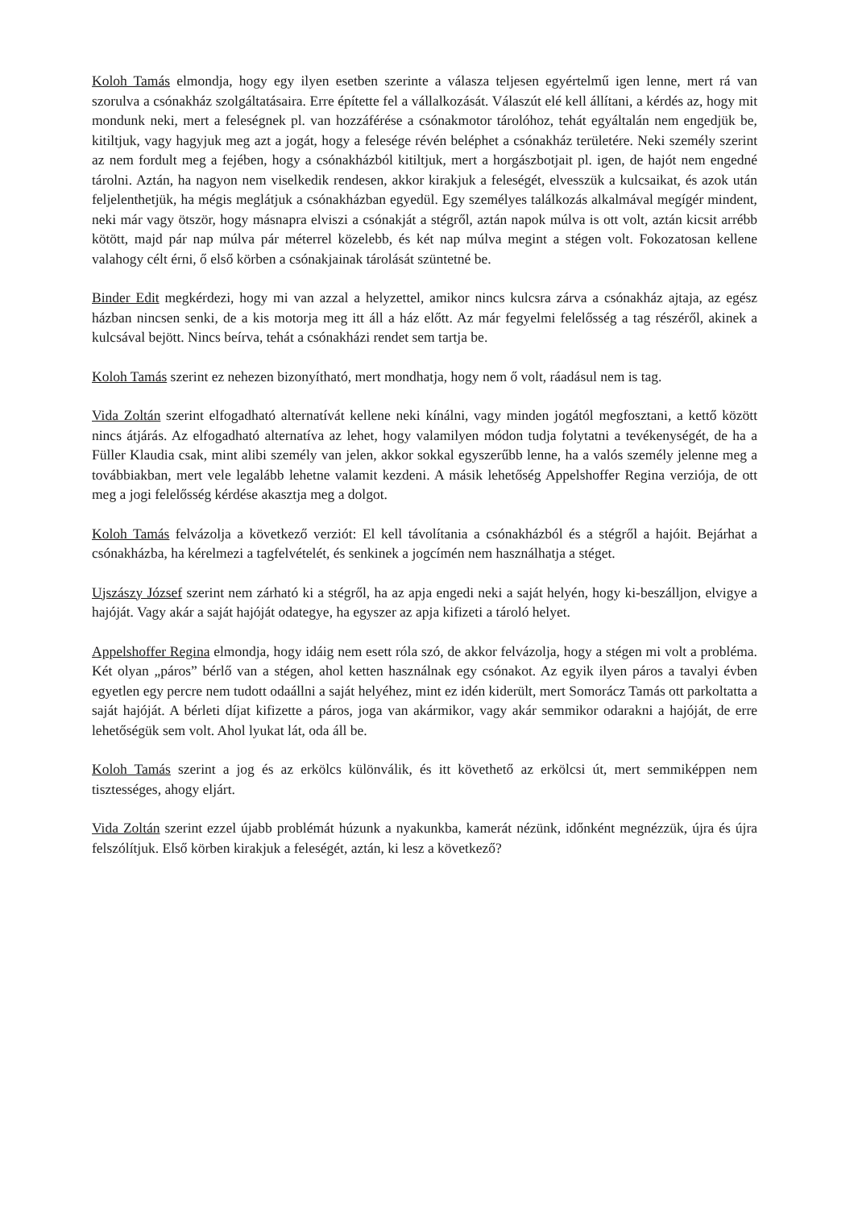Koloh Tamás elmondja, hogy egy ilyen esetben szerinte a válasza teljesen egyértelmű igen lenne, mert rá van szorulva a csónakház szolgáltatásaira. Erre építette fel a vállalkozását. Válaszút elé kell állítani, a kérdés az, hogy mit mondunk neki, mert a feleségnek pl. van hozzáférése a csónakmotor tárolóhoz, tehát egyáltalán nem engedjük be, kitiltjuk, vagy hagyjuk meg azt a jogát, hogy a felesége révén beléphet a csónakház területére. Neki személy szerint az nem fordult meg a fejében, hogy a csónakházból kitiltjuk, mert a horgászbotjait pl. igen, de hajót nem engedné tárolni. Aztán, ha nagyon nem viselkedik rendesen, akkor kirakjuk a feleségét, elvesszük a kulcsaikat, és azok után feljelenthetjük, ha mégis meglátjuk a csónakházban egyedül. Egy személyes találkozás alkalmával megígér mindent, neki már vagy ötször, hogy másnapra elviszi a csónakját a stégről, aztán napok múlva is ott volt, aztán kicsit arrébb kötött, majd pár nap múlva pár méterrel közelebb, és két nap múlva megint a stégen volt. Fokozatosan kellene valahogy célt érni, ő első körben a csónakjainak tárolását szüntetné be.
Binder Edit megkérdezi, hogy mi van azzal a helyzettel, amikor nincs kulcsra zárva a csónakház ajtaja, az egész házban nincsen senki, de a kis motorja meg itt áll a ház előtt. Az már fegyelmi felelősség a tag részéről, akinek a kulcsával bejött. Nincs beírva, tehát a csónakházi rendet sem tartja be.
Koloh Tamás szerint ez nehezen bizonyítható, mert mondhatja, hogy nem ő volt, ráadásul nem is tag.
Vida Zoltán szerint elfogadható alternatívát kellene neki kínálni, vagy minden jogától megfosztani, a kettő között nincs átjárás. Az elfogadható alternatíva az lehet, hogy valamilyen módon tudja folytatni a tevékenységét, de ha a Füller Klaudia csak, mint alibi személy van jelen, akkor sokkal egyszerűbb lenne, ha a valós személy jelenne meg a továbbiakban, mert vele legalább lehetne valamit kezdeni. A másik lehetőség Appelshoffer Regina verziója, de ott meg a jogi felelősség kérdése akasztja meg a dolgot.
Koloh Tamás felvázolja a következő verziót: El kell távolítania a csónakházból és a stégről a hajóit. Bejárhat a csónakházba, ha kérelmezi a tagfelvételét, és senkinek a jogcímén nem használhatja a stéget.
Ujszászy József szerint nem zárható ki a stégről, ha az apja engedi neki a saját helyén, hogy ki-beszálljon, elvigye a hajóját. Vagy akár a saját hajóját odategye, ha egyszer az apja kifizeti a tároló helyet.
Appelshoffer Regina elmondja, hogy idáig nem esett róla szó, de akkor felvázolja, hogy a stégen mi volt a probléma. Két olyan „páros” bérlő van a stégen, ahol ketten használnak egy csónakot. Az egyik ilyen páros a tavalyi évben egyetlen egy percre nem tudott odaállni a saját helyéhez, mint ez idén kiderült, mert Somorácz Tamás ott parkoltatta a saját hajóját. A bérleti díjat kifizette a páros, joga van akármikor, vagy akár semmikor odarakni a hajóját, de erre lehetőségük sem volt. Ahol lyukat lát, oda áll be.
Koloh Tamás szerint a jog és az erkölcs különválik, és itt követhető az erkölcsi út, mert semmiképpen nem tisztességes, ahogy eljárt.
Vida Zoltán szerint ezzel újabb problémát húzunk a nyakunkba, kamerát nézünk, időnként megnézzük, újra és újra felszólítjuk. Első körben kirakjuk a feleségét, aztán, ki lesz a következő?